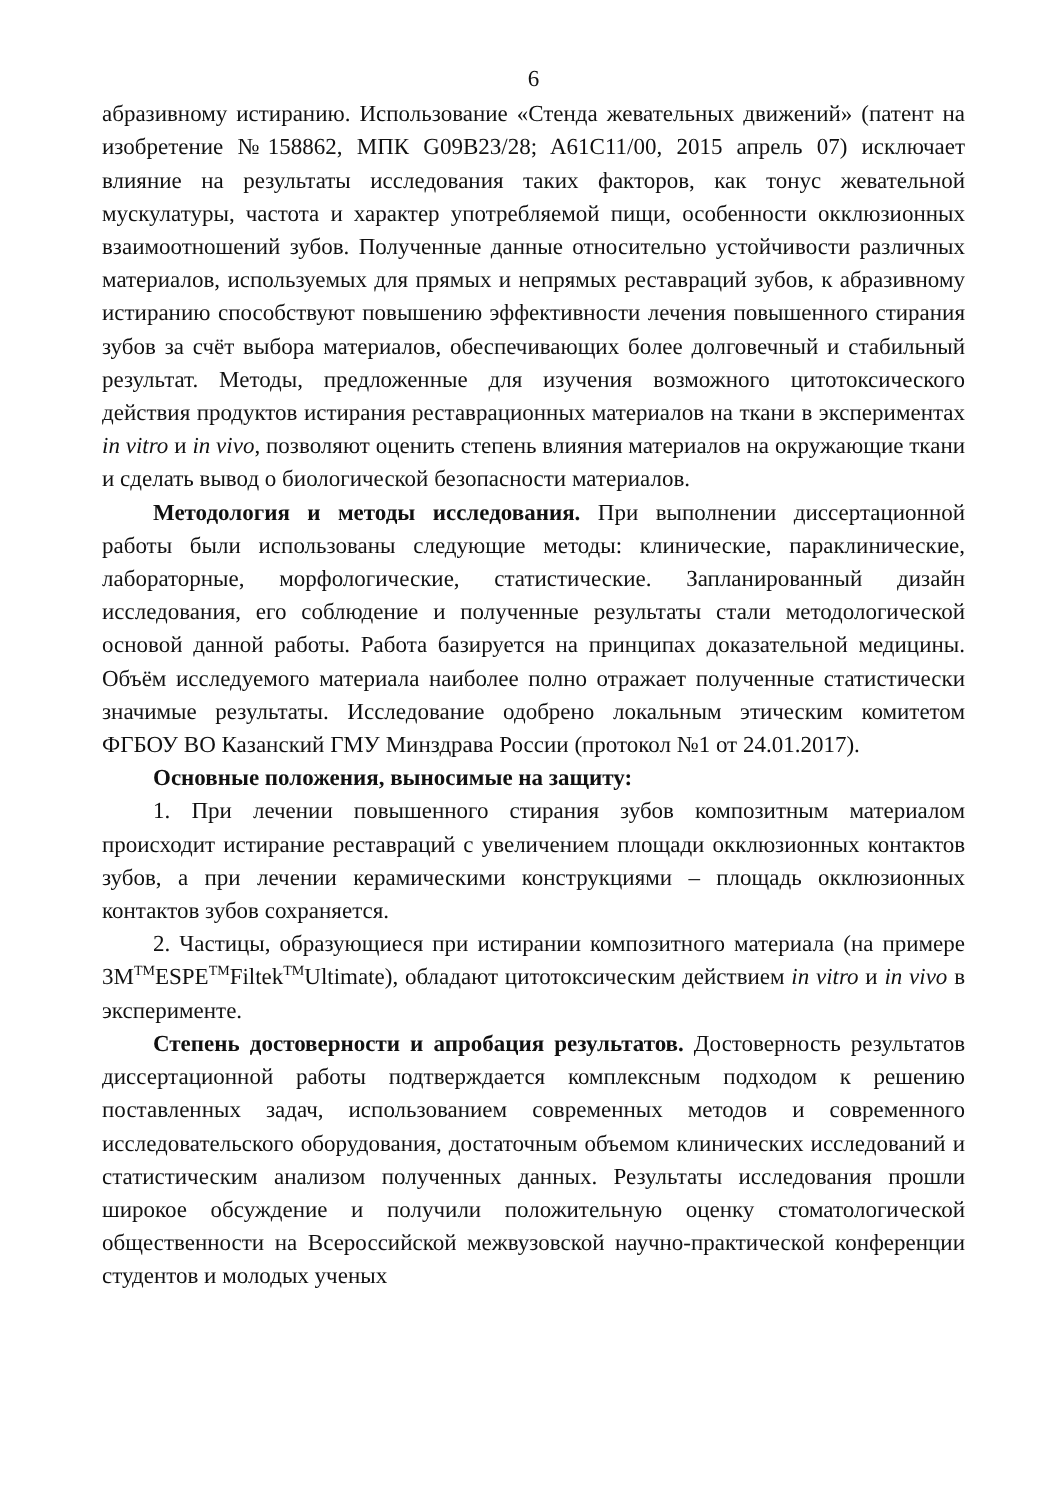6
абразивному истиранию. Использование «Стенда жевательных движений» (патент на изобретение №158862, МПК G09B23/28; A61C11/00, 2015 апрель 07) исключает влияние на результаты исследования таких факторов, как тонус жевательной мускулатуры, частота и характер употребляемой пищи, особенности окклюзионных взаимоотношений зубов. Полученные данные относительно устойчивости различных материалов, используемых для прямых и непрямых реставраций зубов, к абразивному истиранию способствуют повышению эффективности лечения повышенного стирания зубов за счёт выбора материалов, обеспечивающих более долговечный и стабильный результат. Методы, предложенные для изучения возможного цитотоксического действия продуктов истирания реставрационных материалов на ткани в экспериментах in vitro и in vivo, позволяют оценить степень влияния материалов на окружающие ткани и сделать вывод о биологической безопасности материалов.
Методология и методы исследования. При выполнении диссертационной работы были использованы следующие методы: клинические, параклинические, лабораторные, морфологические, статистические. Запланированный дизайн исследования, его соблюдение и полученные результаты стали методологической основой данной работы. Работа базируется на принципах доказательной медицины. Объём исследуемого материала наиболее полно отражает полученные статистически значимые результаты. Исследование одобрено локальным этическим комитетом ФГБОУ ВО Казанский ГМУ Минздрава России (протокол №1 от 24.01.2017).
Основные положения, выносимые на защиту:
1. При лечении повышенного стирания зубов композитным материалом происходит истирание реставраций с увеличением площади окклюзионных контактов зубов, а при лечении керамическими конструкциями – площадь окклюзионных контактов зубов сохраняется.
2. Частицы, образующиеся при истирании композитного материала (на примере 3M<sup>TM</sup>ESPE<sup>TM</sup>Filtek<sup>TM</sup>Ultimate), обладают цитотоксическим действием in vitro и in vivo в эксперименте.
Степень достоверности и апробация результатов. Достоверность результатов диссертационной работы подтверждается комплексным подходом к решению поставленных задач, использованием современных методов и современного исследовательского оборудования, достаточным объемом клинических исследований и статистическим анализом полученных данных. Результаты исследования прошли широкое обсуждение и получили положительную оценку стоматологической общественности на Всероссийской межвузовской научно-практической конференции студентов и молодых ученых